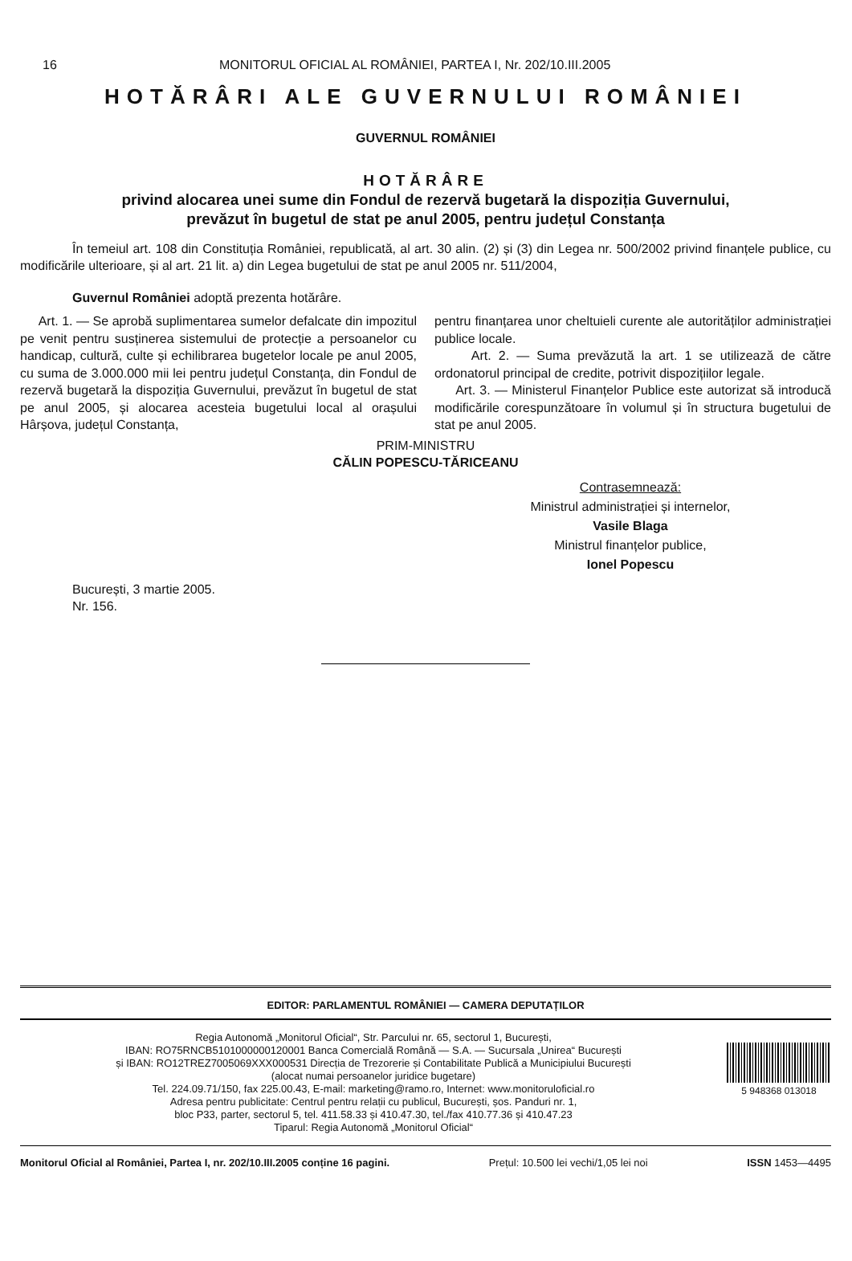16 MONITORUL OFICIAL AL ROMÂNIEI, PARTEA I, Nr. 202/10.III.2005
HOTĂRÂRI ALE GUVERNULUI ROMÂNIEI
GUVERNUL ROMÂNIEI
HOTĂRÂRE
privind alocarea unei sume din Fondul de rezervă bugetară la dispoziția Guvernului,
prevăzut în bugetul de stat pe anul 2005, pentru județul Constanța
În temeiul art. 108 din Constituția României, republicată, al art. 30 alin. (2) și (3) din Legea nr. 500/2002 privind finanțele publice, cu modificările ulterioare, și al art. 21 lit. a) din Legea bugetului de stat pe anul 2005 nr. 511/2004,
Guvernul României adoptă prezenta hotărâre.
Art. 1. — Se aprobă suplimentarea sumelor defalcate din impozitul pe venit pentru susținerea sistemului de protecție a persoanelor cu handicap, cultură, culte și echilibrarea bugetelor locale pe anul 2005, cu suma de 3.000.000 mii lei pentru județul Constanța, din Fondul de rezervă bugetară la dispoziția Guvernului, prevăzut în bugetul de stat pe anul 2005, și alocarea acesteia bugetului local al orașului Hârșova, județul Constanța,
pentru finanțarea unor cheltuieli curente ale autorităților administrației publice locale.
Art. 2. — Suma prevăzută la art. 1 se utilizează de către ordonatorul principal de credite, potrivit dispozițiilor legale.
Art. 3. — Ministerul Finanțelor Publice este autorizat să introducă modificările corespunzătoare în volumul și în structura bugetului de stat pe anul 2005.
PRIM-MINISTRU
CĂLIN POPESCU-TĂRICEANU
Contrasemnează:
Ministrul administrației și internelor,
Vasile Blaga
Ministrul finanțelor publice,
Ionel Popescu
București, 3 martie 2005.
Nr. 156.
EDITOR: PARLAMENTUL ROMÂNIEI — CAMERA DEPUTAȚILOR
Regia Autonomă „Monitorul Oficial“, Str. Parcului nr. 65, sectorul 1, București,
IBAN: RO75RNCB5101000000120001 Banca Comercială Română — S.A. — Sucursala „Unirea“ București
și IBAN: RO12TREZ7005069XXX000531 Direcția de Trezorerie și Contabilitate Publică a Municipiului București
(alocat numai persoanelor juridice bugetare)
Tel. 224.09.71/150, fax 225.00.43, E-mail: marketing@ramo.ro, Internet: www.monitoruloficial.ro
Adresa pentru publicitate: Centrul pentru relații cu publicul, București, șos. Panduri nr. 1,
bloc P33, parter, sectorul 5, tel. 411.58.33 și 410.47.30, tel./fax 410.77.36 și 410.47.23
Tiparul: Regia Autonomă „Monitorul Oficial“
5 948368 013018
Monitorul Oficial al României, Partea I, nr. 202/10.III.2005 conține 16 pagini. Prețul: 10.500 lei vechi/1,05 lei noi ISSN 1453—4495